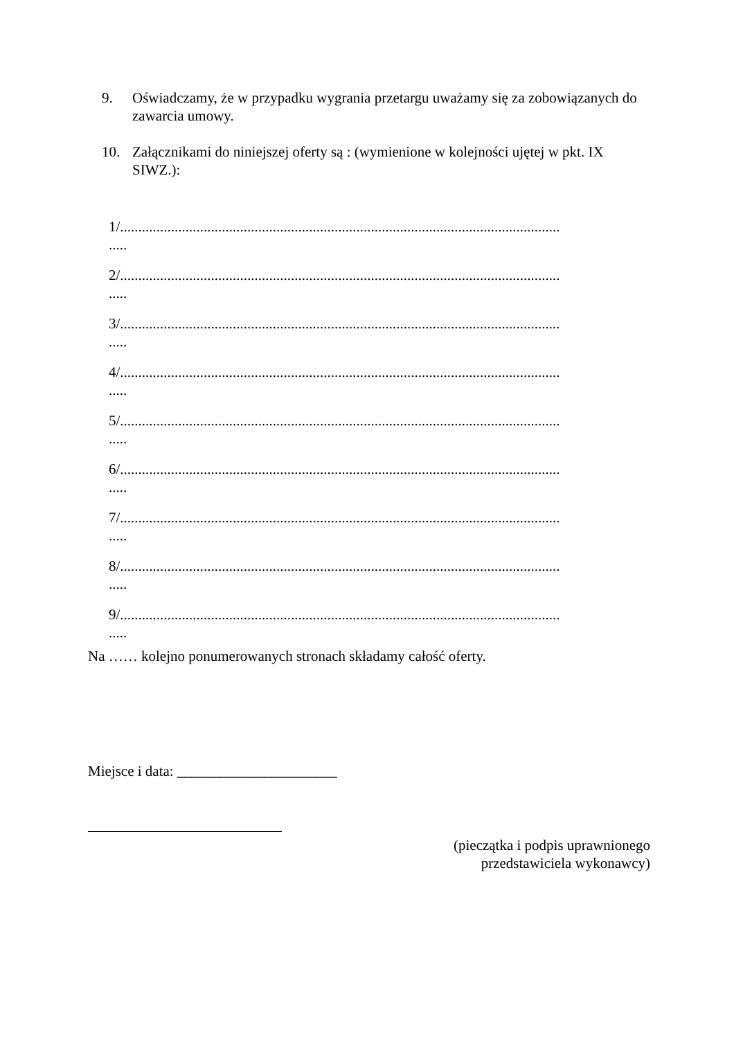9. Oświadczamy, że w przypadku wygrania przetargu uważamy się za zobowiązanych do zawarcia umowy.
10. Załącznikami do niniejszej oferty są : (wymienione w kolejności ujętej w pkt. IX SIWZ.):
1/.........................................................................................................................
.....
2/.........................................................................................................................
.....
3/.........................................................................................................................
.....
4/.........................................................................................................................
.....
5/.........................................................................................................................
.....
6/.........................................................................................................................
.....
7/.........................................................................................................................
.....
8/.........................................................................................................................
.....
9/.........................................................................................................................
.....
Na …… kolejno ponumerowanych stronach składamy całość oferty.
Miejsce i data: ______________________
(pieczątka i podpis uprawnionego
przedstawiciela wykonawcy)